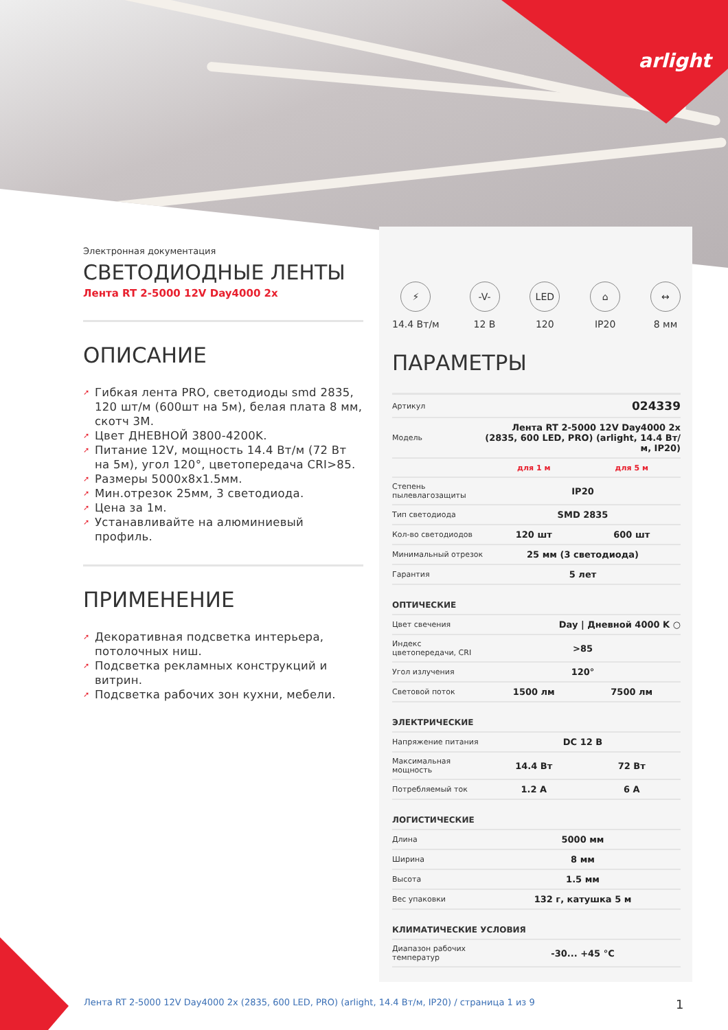arlight
Электронная документация
СВЕТОДИОДНЫЕ ЛЕНТЫ
Лента RT 2-5000 12V Day4000 2x
ОПИСАНИЕ
➚ Гибкая лента PRO, светодиоды smd 2835, 120 шт/м (600шт на 5м), белая плата 8 мм, скотч 3М.
➚ Цвет ДНЕВНОЙ 3800-4200K.
➚ Питание 12V, мощность 14.4 Вт/м (72 Вт на 5м), угол 120°, цветопередача CRI>85.
➚ Размеры 5000x8x1.5мм.
➚ Мин.отрезок 25мм, 3 светодиода.
➚ Цена за 1м.
➚ Устанавливайте на алюминиевый профиль.
ПРИМЕНЕНИЕ
➚ Декоративная подсветка интерьера, потолочных ниш.
➚ Подсветка рекламных конструкций и витрин.
➚ Подсветка рабочих зон кухни, мебели.
⚡
14.4 Вт/м
-V-
12 В
LED
120
⌂
IP20
↔
8 мм
ПАРАМЕТРЫ
| Артикул | 024339 | |
| Модель | Лента RT 2-5000 12V Day4000 2x (2835, 600 LED, PRO) (arlight, 14.4 Вт/м, IP20) | |
| | для 1 м | для 5 м |
| Степень пылевлагозащиты | IP20 | |
| Тип светодиода | SMD 2835 | |
| Кол-во светодиодов | 120 шт | 600 шт |
| Минимальный отрезок | 25 мм (3 светодиода) | |
| Гарантия | 5 лет | |
| ОПТИЧЕСКИЕ | | |
| Цвет свечения | Day / Дневной 4000 K ○ | |
| Индекс цветопередачи, CRI | >85 | |
| Угол излучения | 120° | |
| Световой поток | 1500 лм | 7500 лм |
| ЭЛЕКТРИЧЕСКИЕ | | |
| Напряжение питания | DC 12 В | |
| Максимальная мощность | 14.4 Вт | 72 Вт |
| Потребляемый ток | 1.2 A | 6 A |
| ЛОГИСТИЧЕСКИЕ | | |
| Длина | 5000 мм | |
| Ширина | 8 мм | |
| Высота | 1.5 мм | |
| Вес упаковки | 132 г, катушка 5 м | |
| КЛИМАТИЧЕСКИЕ УСЛОВИЯ | | |
| Диапазон рабочих температур | -30... +45 °C | |
Лента RT 2-5000 12V Day4000 2x (2835, 600 LED, PRO) (arlight, 14.4 Вт/м, IP20) / страница 1 из 9
1